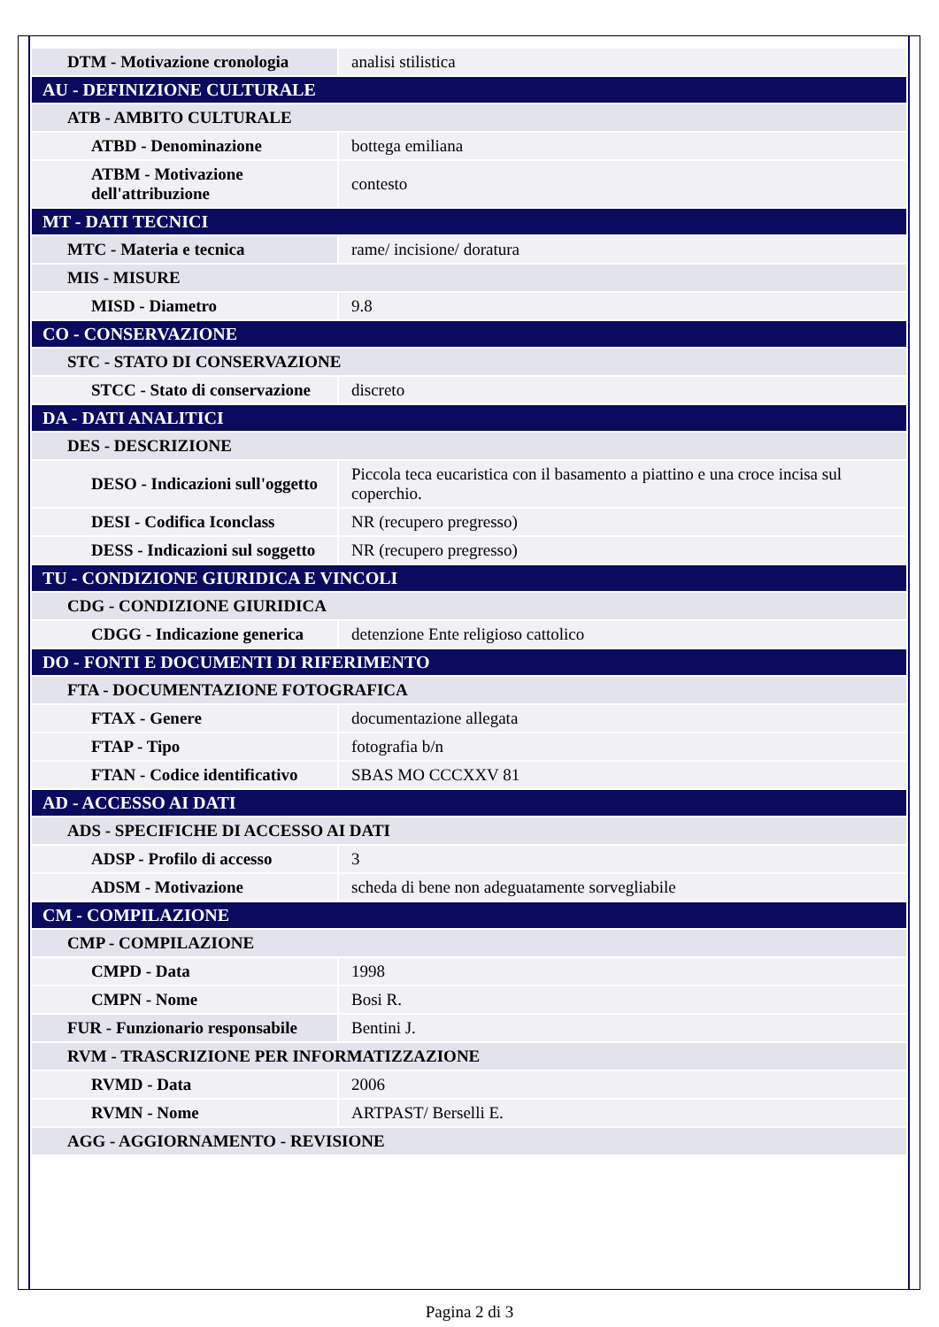| DTM - Motivazione cronologia | analisi stilistica |
| AU - DEFINIZIONE CULTURALE | |
| ATB - AMBITO CULTURALE | |
| ATBD - Denominazione | bottega emiliana |
| ATBM - Motivazione dell'attribuzione | contesto |
| MT - DATI TECNICI | |
| MTC - Materia e tecnica | rame/ incisione/ doratura |
| MIS - MISURE | |
| MISD - Diametro | 9.8 |
| CO - CONSERVAZIONE | |
| STC - STATO DI CONSERVAZIONE | |
| STCC - Stato di conservazione | discreto |
| DA - DATI ANALITICI | |
| DES - DESCRIZIONE | |
| DESO - Indicazioni sull'oggetto | Piccola teca eucaristica con il basamento a piattino e una croce incisa sul coperchio. |
| DESI - Codifica Iconclass | NR (recupero pregresso) |
| DESS - Indicazioni sul soggetto | NR (recupero pregresso) |
| TU - CONDIZIONE GIURIDICA E VINCOLI | |
| CDG - CONDIZIONE GIURIDICA | |
| CDGG - Indicazione generica | detenzione Ente religioso cattolico |
| DO - FONTI E DOCUMENTI DI RIFERIMENTO | |
| FTA - DOCUMENTAZIONE FOTOGRAFICA | |
| FTAX - Genere | documentazione allegata |
| FTAP - Tipo | fotografia b/n |
| FTAN - Codice identificativo | SBAS MO CCCXXV 81 |
| AD - ACCESSO AI DATI | |
| ADS - SPECIFICHE DI ACCESSO AI DATI | |
| ADSP - Profilo di accesso | 3 |
| ADSM - Motivazione | scheda di bene non adeguatamente sorvegliabile |
| CM - COMPILAZIONE | |
| CMP - COMPILAZIONE | |
| CMPD - Data | 1998 |
| CMPN - Nome | Bosi R. |
| FUR - Funzionario responsabile | Bentini J. |
| RVM - TRASCRIZIONE PER INFORMATIZZAZIONE | |
| RVMD - Data | 2006 |
| RVMN - Nome | ARTPAST/ Berselli E. |
| AGG - AGGIORNAMENTO - REVISIONE | |
Pagina 2 di 3